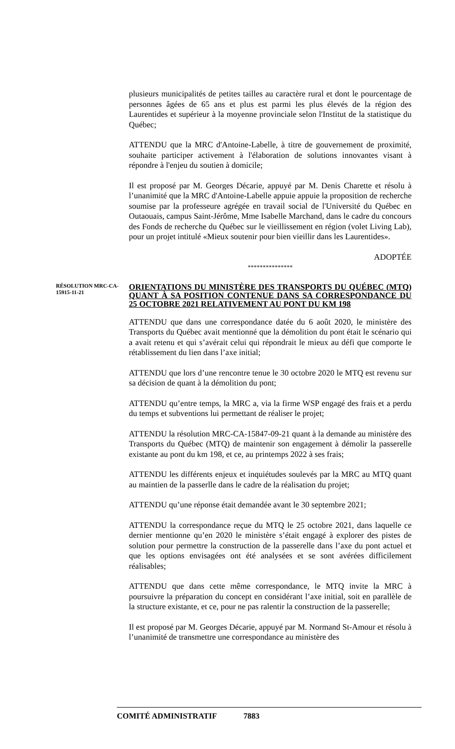plusieurs municipalités de petites tailles au caractère rural et dont le pourcentage de personnes âgées de 65 ans et plus est parmi les plus élevés de la région des Laurentides et supérieur à la moyenne provinciale selon l'Institut de la statistique du Québec;
ATTENDU que la MRC d'Antoine-Labelle, à titre de gouvernement de proximité, souhaite participer activement à l'élaboration de solutions innovantes visant à répondre à l'enjeu du soutien à domicile;
Il est proposé par M. Georges Décarie, appuyé par M. Denis Charette et résolu à l’unanimité que la MRC d'Antoine-Labelle appuie appuie la proposition de recherche soumise par la professeure agrégée en travail social de l'Université du Québec en Outaouais, campus Saint-Jérôme, Mme Isabelle Marchand, dans le cadre du concours des Fonds de recherche du Québec sur le vieillissement en région (volet Living Lab), pour un projet intitulé «Mieux soutenir pour bien vieillir dans les Laurentides».
ADOPTÉE
***************
RÉSOLUTION MRC-CA- 15915-11-21
ORIENTATIONS DU MINISTÈRE DES TRANSPORTS DU QUÉBEC (MTQ) QUANT À SA POSITION CONTENUE DANS SA CORRESPONDANCE DU 25 OCTOBRE 2021 RELATIVEMENT AU PONT DU KM 198
ATTENDU que dans une correspondance datée du 6 août 2020, le ministère des Transports du Québec avait mentionné que la démolition du pont était le scénario qui a avait retenu et qui s’avérait celui qui répondrait le mieux au défi que comporte le rétablissement du lien dans l’axe initial;
ATTENDU que lors d’une rencontre tenue le 30 octobre 2020 le MTQ est revenu sur sa décision de quant à la démolition du pont;
ATTENDU qu’entre temps, la MRC a, via la firme WSP engagé des frais et a perdu du temps et subventions lui permettant de réaliser le projet;
ATTENDU la résolution MRC-CA-15847-09-21 quant à la demande au ministère des Transports du Québec (MTQ) de maintenir son engagement à démolir la passerelle existante au pont du km 198, et ce, au printemps 2022 à ses frais;
ATTENDU les différents enjeux et inquiétudes soulevés par la MRC au MTQ quant au maintien de la passerlle dans le cadre de la réalisation du projet;
ATTENDU qu’une réponse était demandée avant le 30 septembre 2021;
ATTENDU la correspondance reçue du MTQ le 25 octobre 2021, dans laquelle ce dernier mentionne qu’en 2020 le ministère s’était engagé à explorer des pistes de solution pour permettre la construction de la passerelle dans l’axe du pont actuel et que les options envisagées ont été analysées et se sont avérées difficilement réalisables;
ATTENDU que dans cette même correspondance, le MTQ invite la MRC à poursuivre la préparation du concept en considérant l’axe initial, soit en parallèle de la structure existante, et ce, pour ne pas ralentir la construction de la passerelle;
Il est proposé par M. Georges Décarie, appuyé par M. Normand St-Amour et résolu à l’unanimité de transmettre une correspondance au ministère des
COMITÉ ADMINISTRATIF 7883